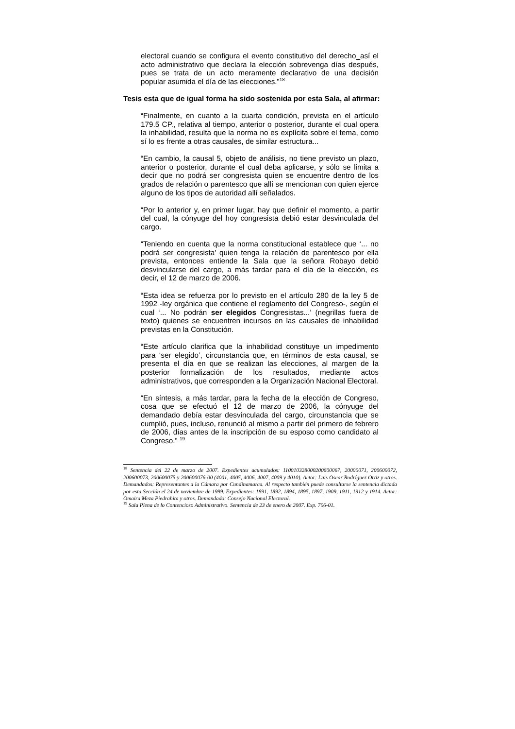electoral cuando se configura el evento constitutivo del derecho_así el acto administrativo que declara la elección sobrevenga días después, pues se trata de un acto meramente declarativo de una decisión popular asumida el día de las elecciones.”<sup>18</sup>
Tesis esta que de igual forma ha sido sostenida por esta Sala, al afirmar:
“Finalmente, en cuanto a la cuarta condición, prevista en el artículo 179.5 CP., relativa al tiempo, anterior o posterior, durante el cual opera la inhabilidad, resulta que la norma no es explícita sobre el tema, como sí lo es frente a otras causales, de similar estructura...
“En cambio, la causal 5, objeto de análisis, no tiene previsto un plazo, anterior o posterior, durante el cual deba aplicarse, y sólo se limita a decir que no podrá ser congresista quien se encuentre dentro de los grados de relación o parentesco que allí se mencionan con quien ejerce alguno de los tipos de autoridad allí señalados.
“Por lo anterior y, en primer lugar, hay que definir el momento, a partir del cual, la cónyuge del hoy congresista debió estar desvinculada del cargo.
“Teniendo en cuenta que la norma constitucional establece que ‘... no podrá ser congresista’ quien tenga la relación de parentesco por ella prevista, entonces entiende la Sala que la señora Robayo debió desvincularse del cargo, a más tardar para el día de la elección, es decir, el 12 de marzo de 2006.
“Esta idea se refuerza por lo previsto en el artículo 280 de la ley 5 de 1992 -ley orgánica que contiene el reglamento del Congreso-, según el cual ‘... No podrán ser elegidos Congresistas...’ (negrillas fuera de texto) quienes se encuentren incursos en las causales de inhabilidad previstas en la Constitución.
“Este artículo clarifica que la inhabilidad constituye un impedimento para ‘ser elegido’, circunstancia que, en términos de esta causal, se presenta el día en que se realizan las elecciones, al margen de la posterior formalización de los resultados, mediante actos administrativos, que corresponden a la Organización Nacional Electoral.
“En síntesis, a más tardar, para la fecha de la elección de Congreso, cosa que se efectuó el 12 de marzo de 2006, la cónyuge del demandado debía estar desvinculada del cargo, circunstancia que se cumplió, pues, incluso, renunció al mismo a partir del primero de febrero de 2006, días antes de la inscripción de su esposo como candidato al Congreso.” <sup>19</sup>
<sup>18</sup> Sentencia del 22 de marzo de 2007. Expedientes acumulados: 110010328000200600067, 20000071, 200600072, 200600073, 200600075 y 200600076-00 (4001, 4005, 4006, 4007, 4009 y 4010). Actor: Luis Oscar Rodríguez Ortiz y otros. Demandados: Representantes a la Cámara por Cundinamarca. Al respecto también puede consultarse la sentencia dictada por esta Sección el 24 de noviembre de 1999. Expedientes: 1891, 1892, 1894, 1895, 1897, 1909, 1911, 1912 y 1914. Actor: Omaira Meza Piedrahita y otros. Demandado: Consejo Nacional Electoral.
<sup>19</sup> Sala Plena de lo Contencioso Administrativo. Sentencia de 23 de enero de 2007. Exp. 706-01.